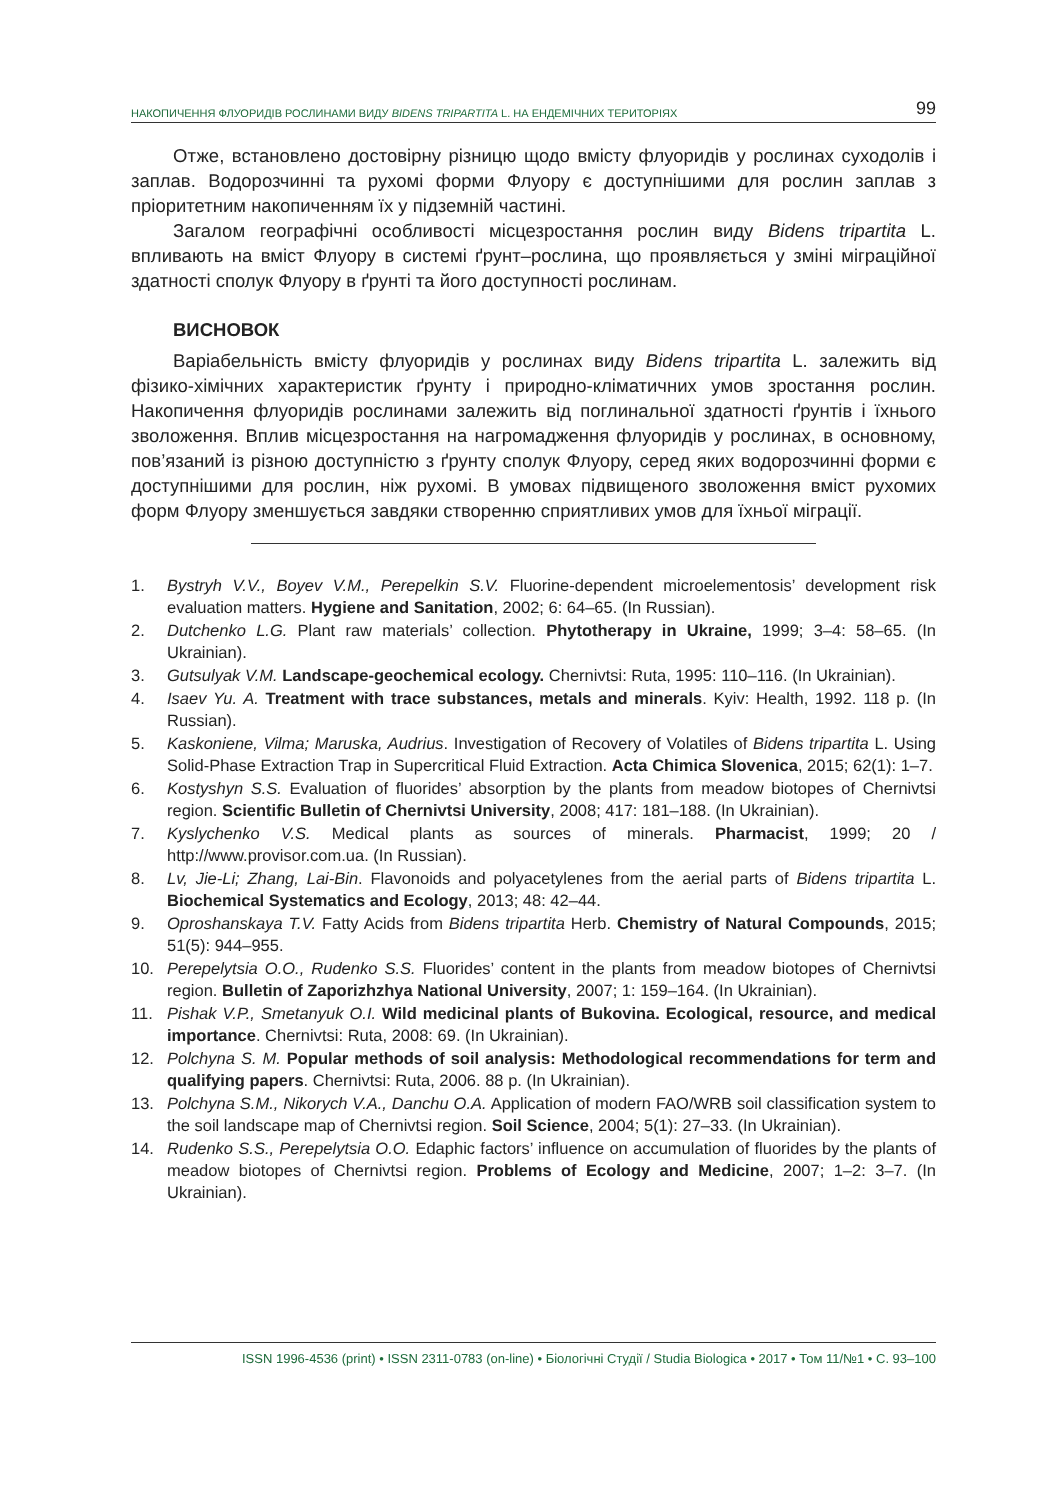НАКОПИЧЕННЯ ФЛУОРИДІВ РОСЛИНАМИ ВИДУ BIDENS TRIPARTITA L. НА ЕНДЕМІЧНИХ ТЕРИТОРІЯХ 99
Отже, встановлено достовірну різницю щодо вмісту флуоридів у рослинах суходолів і заплав. Водорозчинні та рухомі форми Флуору є доступнішими для рослин заплав з пріоритетним накопиченням їх у підземній частині.
Загалом географічні особливості місцезростання рослин виду Bidens tripartita L. впливають на вміст Флуору в системі ґрунт–рослина, що проявляється у зміні міграційної здатності сполук Флуору в ґрунті та його доступності рослинам.
ВИСНОВОК
Варіабельність вмісту флуоридів у рослинах виду Bidens tripartita L. залежить від фізико-хімічних характеристик ґрунту і природно-кліматичних умов зростання рослин. Накопичення флуоридів рослинами залежить від поглинальної здатності ґрунтів і їхнього зволоження. Вплив місцезростання на нагромадження флуоридів у рослинах, в основному, пов’язаний із різною доступністю з ґрунту сполук Флуору, серед яких водорозчинні форми є доступнішими для рослин, ніж рухомі. В умовах підвищеного зволоження вміст рухомих форм Флуору зменшується завдяки створенню сприятливих умов для їхньої міграції.
1. Bystryh V.V., Boyev V.M., Perepelkin S.V. Fluorine-dependent microelementosis’ development risk evaluation matters. Hygiene and Sanitation, 2002; 6: 64–65. (In Russian).
2. Dutchenko L.G. Plant raw materials’ collection. Phytotherapy in Ukraine, 1999; 3–4: 58–65. (In Ukrainian).
3. Gutsulyak V.M. Landscape-geochemical ecology. Chernivtsi: Ruta, 1995: 110–116. (In Ukrainian).
4. Isaev Yu. A. Treatment with trace substances, metals and minerals. Kyiv: Health, 1992. 118 p. (In Russian).
5. Kaskoniene, Vilma; Maruska, Audrius. Investigation of Recovery of Volatiles of Bidens tripartita L. Using Solid-Phase Extraction Trap in Supercritical Fluid Extraction. Acta Chimica Slovenica, 2015; 62(1): 1–7.
6. Kostyshyn S.S. Evaluation of fluorides’ absorption by the plants from meadow biotopes of Chernivtsi region. Scientific Bulletin of Chernivtsi University, 2008; 417: 181–188. (In Ukrainian).
7. Kyslychenko V.S. Medical plants as sources of minerals. Pharmacist, 1999; 20 / http://www.provisor.com.ua. (In Russian).
8. Lv, Jie-Li; Zhang, Lai-Bin. Flavonoids and polyacetylenes from the aerial parts of Bidens tripartita L. Biochemical Systematics and Ecology, 2013; 48: 42–44.
9. Oproshanskaya T.V. Fatty Acids from Bidens tripartita Herb. Chemistry of Natural Compounds, 2015; 51(5): 944–955.
10. Perepelytsia O.O., Rudenko S.S. Fluorides’ content in the plants from meadow biotopes of Chernivtsi region. Bulletin of Zaporizhzhya National University, 2007; 1: 159–164. (In Ukrainian).
11. Pishak V.P., Smetanyuk O.I. Wild medicinal plants of Bukovina. Ecological, resource, and medical importance. Chernivtsi: Ruta, 2008: 69. (In Ukrainian).
12. Polchyna S. M. Popular methods of soil analysis: Methodological recommendations for term and qualifying papers. Chernivtsi: Ruta, 2006. 88 p. (In Ukrainian).
13. Polchyna S.M., Nikorych V.A., Danchu O.A. Application of modern FAO/WRB soil classification system to the soil landscape map of Chernivtsi region. Soil Science, 2004; 5(1): 27–33. (In Ukrainian).
14. Rudenko S.S., Perepelytsia O.O. Edaphic factors’ influence on accumulation of fluorides by the plants of meadow biotopes of Chernivtsi region. Problems of Ecology and Medicine, 2007; 1–2: 3–7. (In Ukrainian).
ISSN 1996-4536 (print) • ISSN 2311-0783 (on-line) • Біологічні Студії / Studia Biologica • 2017 • Том 11/№1 • С. 93–100